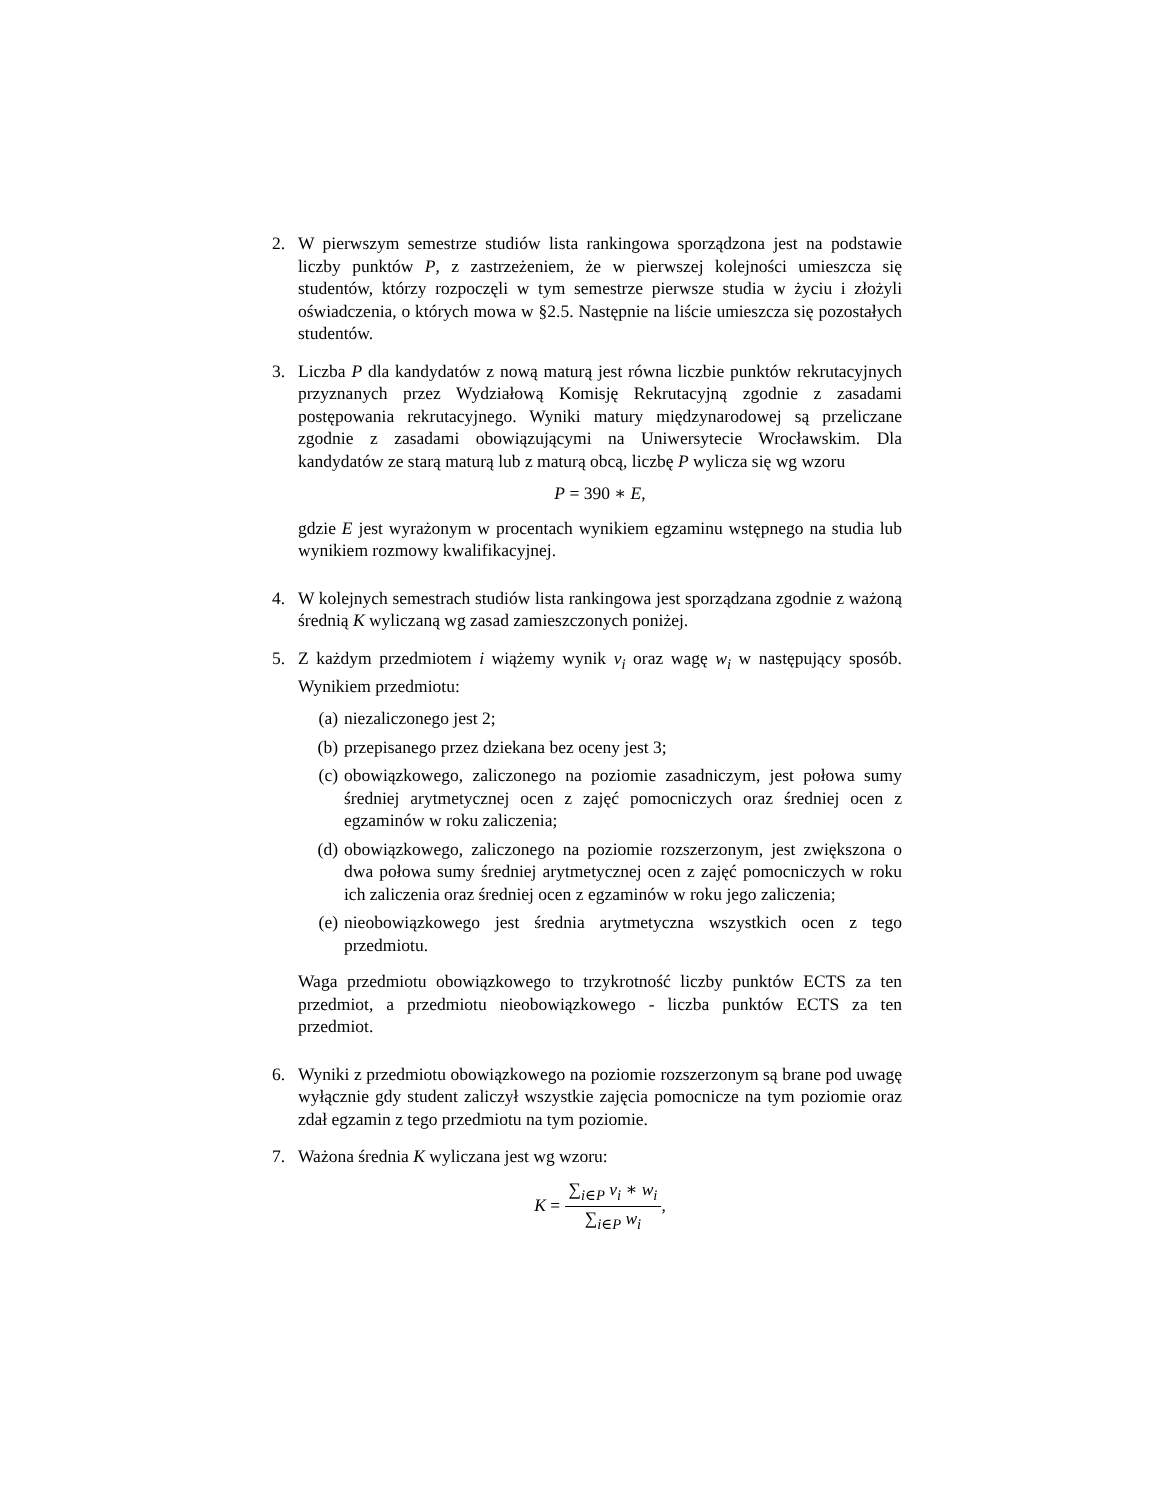2. W pierwszym semestrze studiów lista rankingowa sporządzona jest na podstawie liczby punktów P, z zastrzeżeniem, że w pierwszej kolejności umieszcza się studentów, którzy rozpoczęli w tym semestrze pierwsze studia w życiu i złożyli oświadczenia, o których mowa w §2.5. Następnie na liście umieszcza się pozostałych studentów.
3. Liczba P dla kandydatów z nową maturą jest równa liczbie punktów rekrutacyjnych przyznanych przez Wydziałową Komisję Rekrutacyjną zgodnie z zasadami postępowania rekrutacyjnego. Wyniki matury międzynarodowej są przeliczane zgodnie z zasadami obowiązującymi na Uniwersytecie Wrocławskim. Dla kandydatów ze starą maturą lub z maturą obcą, liczbę P wylicza się wg wzoru
P = 390 ∗ E,
gdzie E jest wyrażonym w procentach wynikiem egzaminu wstępnego na studia lub wynikiem rozmowy kwalifikacyjnej.
4. W kolejnych semestrach studiów lista rankingowa jest sporządzana zgodnie z ważoną średnią K wyliczaną wg zasad zamieszczonych poniżej.
5. Z każdym przedmiotem i wiążemy wynik v<sub>i</sub> oraz wagę w<sub>i</sub> w następujący sposób. Wynikiem przedmiotu:
(a) niezaliczonego jest 2;
(b) przepisanego przez dziekana bez oceny jest 3;
(c) obowiązkowego, zaliczonego na poziomie zasadniczym, jest połowa sumy średniej arytmetycznej ocen z zajęć pomocniczych oraz średniej ocen z egzaminów w roku zaliczenia;
(d) obowiązkowego, zaliczonego na poziomie rozszerzonym, jest zwiększona o dwa połowa sumy średniej arytmetycznej ocen z zajęć pomocniczych w roku ich zaliczenia oraz średniej ocen z egzaminów w roku jego zaliczenia;
(e) nieobowiązkowego jest średnia arytmetyczna wszystkich ocen z tego przedmiotu.
Waga przedmiotu obowiązkowego to trzykrotność liczby punktów ECTS za ten przedmiot, a przedmiotu nieobowiązkowego - liczba punktów ECTS za ten przedmiot.
6. Wyniki z przedmiotu obowiązkowego na poziomie rozszerzonym są brane pod uwagę wyłącznie gdy student zaliczył wszystkie zajęcia pomocnicze na tym poziomie oraz zdał egzamin z tego przedmiotu na tym poziomie.
7. Ważona średnia K wyliczana jest wg wzoru:
K = ∑<sub>i∈P</sub> v<sub>i</sub> ∗ w<sub>i</sub> ∑<sub>i∈P</sub> w<sub>i</sub>,